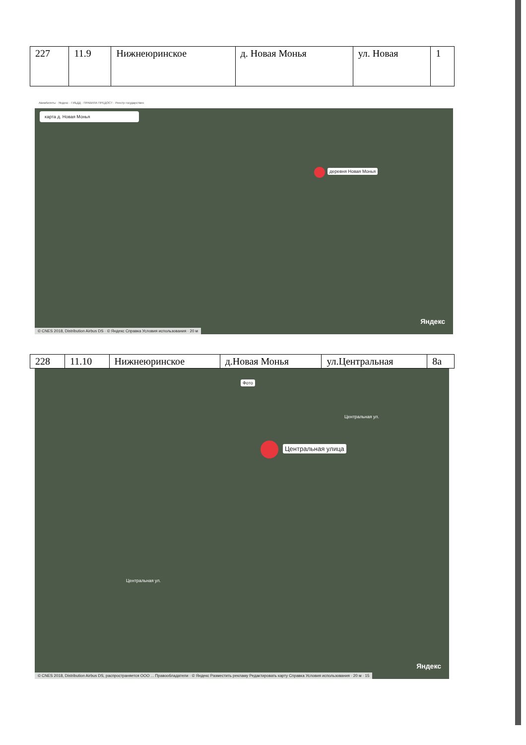| 227 | 11.9 | Нижнеюринское | д. Новая Монья | ул. Новая | 1 |
Авиабилеты · Яндекс · ГИБДД · ПРАВИЛА ПРЕДОСТ · Реестр государствен
карта д. Новая Монья
деревня Новая Монья
Яндекс
© CNES 2018, Distribution Airbus DS · © Яндекс Справка Условия использования · 20 м
| 228 | 11.10 | Нижнеюринское | д.Новая Монья | ул.Центральная | 8а |
Фото
Центральная улица
Центральная ул.
Центральная ул.
Яндекс
© CNES 2018, Distribution Airbus DS, распространяется ООО ... Правообладатели · © Яндекс Разместить рекламу Редактировать карту Справка Условия использования · 20 м · 15